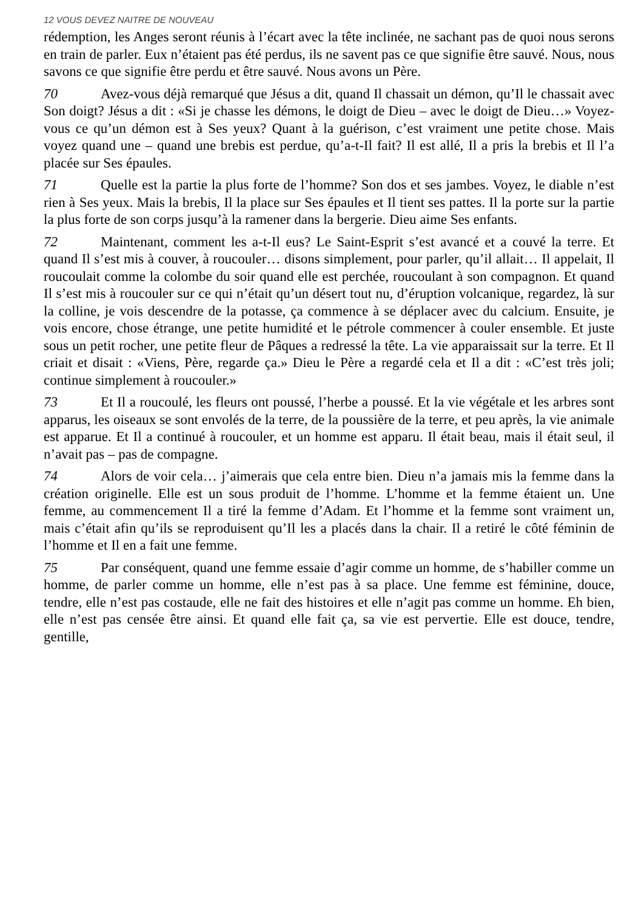12 VOUS DEVEZ NAITRE DE NOUVEAU
rédemption, les Anges seront réunis à l’écart avec la tête inclinée, ne sachant pas de quoi nous serons en train de parler. Eux n’étaient pas été perdus, ils ne savent pas ce que signifie être sauvé. Nous, nous savons ce que signifie être perdu et être sauvé. Nous avons un Père.
70 Avez-vous déjà remarqué que Jésus a dit, quand Il chassait un démon, qu’Il le chassait avec Son doigt? Jésus a dit : «Si je chasse les démons, le doigt de Dieu – avec le doigt de Dieu…» Voyez-vous ce qu’un démon est à Ses yeux? Quant à la guérison, c’est vraiment une petite chose. Mais voyez quand une – quand une brebis est perdue, qu’a-t-Il fait? Il est allé, Il a pris la brebis et Il l’a placée sur Ses épaules.
71 Quelle est la partie la plus forte de l’homme? Son dos et ses jambes. Voyez, le diable n’est rien à Ses yeux. Mais la brebis, Il la place sur Ses épaules et Il tient ses pattes. Il la porte sur la partie la plus forte de son corps jusqu’à la ramener dans la bergerie. Dieu aime Ses enfants.
72 Maintenant, comment les a-t-Il eus? Le Saint-Esprit s’est avancé et a couvé la terre. Et quand Il s’est mis à couver, à roucouler… disons simplement, pour parler, qu’il allait… Il appelait, Il roucoulait comme la colombe du soir quand elle est perchée, roucoulant à son compagnon. Et quand Il s’est mis à roucouler sur ce qui n’était qu’un désert tout nu, d’éruption volcanique, regardez, là sur la colline, je vois descendre de la potasse, ça commence à se déplacer avec du calcium. Ensuite, je vois encore, chose étrange, une petite humidité et le pétrole commencer à couler ensemble. Et juste sous un petit rocher, une petite fleur de Pâques a redressé la tête. La vie apparaissait sur la terre. Et Il criait et disait : «Viens, Père, regarde ça.» Dieu le Père a regardé cela et Il a dit : «C’est très joli; continue simplement à roucouler.»
73 Et Il a roucoulé, les fleurs ont poussé, l’herbe a poussé. Et la vie végétale et les arbres sont apparus, les oiseaux se sont envolés de la terre, de la poussière de la terre, et peu après, la vie animale est apparue. Et Il a continué à roucouler, et un homme est apparu. Il était beau, mais il était seul, il n’avait pas – pas de compagne.
74 Alors de voir cela… j’aimerais que cela entre bien. Dieu n’a jamais mis la femme dans la création originelle. Elle est un sous produit de l’homme. L’homme et la femme étaient un. Une femme, au commencement Il a tiré la femme d’Adam. Et l’homme et la femme sont vraiment un, mais c’était afin qu’ils se reproduisent qu’Il les a placés dans la chair. Il a retiré le côté féminin de l’homme et Il en a fait une femme.
75 Par conséquent, quand une femme essaie d’agir comme un homme, de s’habiller comme un homme, de parler comme un homme, elle n’est pas à sa place. Une femme est féminine, douce, tendre, elle n’est pas costaude, elle ne fait des histoires et elle n’agit pas comme un homme. Eh bien, elle n’est pas censée être ainsi. Et quand elle fait ça, sa vie est pervertie. Elle est douce, tendre, gentille,